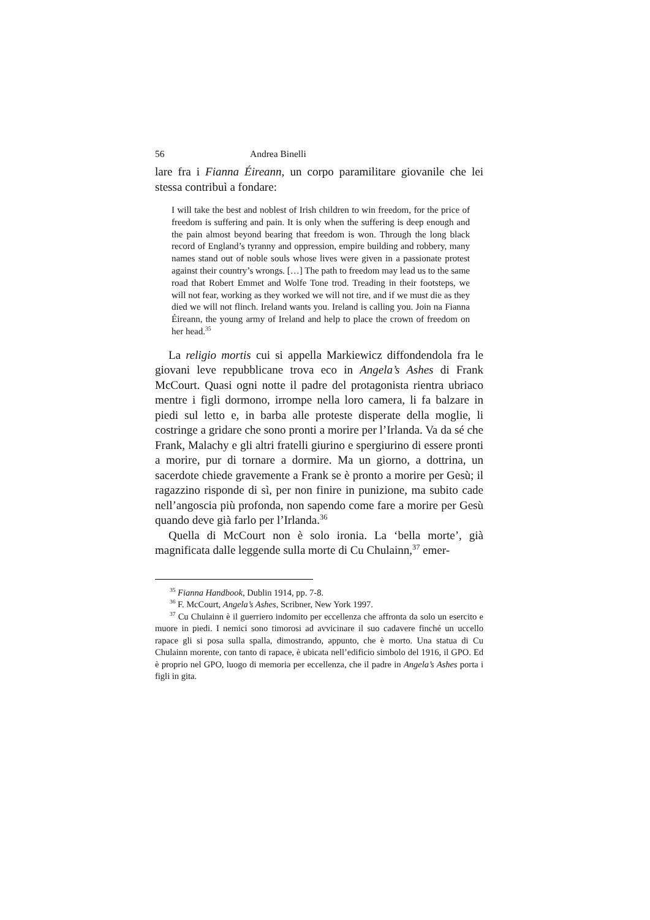56 Andrea Binelli
lare fra i Fianna Éireann, un corpo paramilitare giovanile che lei stessa contribuì a fondare:
I will take the best and noblest of Irish children to win freedom, for the price of freedom is suffering and pain. It is only when the suffering is deep enough and the pain almost beyond bearing that freedom is won. Through the long black record of England’s tyranny and oppression, empire building and robbery, many names stand out of noble souls whose lives were given in a passionate protest against their country’s wrongs. […] The path to freedom may lead us to the same road that Robert Emmet and Wolfe Tone trod. Treading in their footsteps, we will not fear, working as they worked we will not tire, and if we must die as they died we will not flinch. Ireland wants you. Ireland is calling you. Join na Fianna Éireann, the young army of Ireland and help to place the crown of freedom on her head.<sup>35</sup>
La religio mortis cui si appella Markiewicz diffondendola fra le giovani leve repubblicane trova eco in Angela’s Ashes di Frank McCourt. Quasi ogni notte il padre del protagonista rientra ubriaco mentre i figli dormono, irrompe nella loro camera, li fa balzare in piedi sul letto e, in barba alle proteste disperate della moglie, li costringe a gridare che sono pronti a morire per l’Irlanda. Va da sé che Frank, Malachy e gli altri fratelli giurino e spergiurino di essere pronti a morire, pur di tornare a dormire. Ma un giorno, a dottrina, un sacerdote chiede gravemente a Frank se è pronto a morire per Gesù; il ragazzino risponde di sì, per non finire in punizione, ma subito cade nell’angoscia più profonda, non sapendo come fare a morire per Gesù quando deve già farlo per l’Irlanda.<sup>36</sup>
Quella di McCourt non è solo ironia. La ‘bella morte’, già magnificata dalle leggende sulla morte di Cu Chulainn,<sup>37</sup> emer-
<sup>35</sup> Fianna Handbook, Dublin 1914, pp. 7-8.
<sup>36</sup> F. McCourt, Angela’s Ashes, Scribner, New York 1997.
<sup>37</sup> Cu Chulainn è il guerriero indomito per eccellenza che affronta da solo un esercito e muore in piedi. I nemici sono timorosi ad avvicinare il suo cadavere finché un uccello rapace gli si posa sulla spalla, dimostrando, appunto, che è morto. Una statua di Cu Chulainn morente, con tanto di rapace, è ubicata nell’edificio simbolo del 1916, il GPO. Ed è proprio nel GPO, luogo di memoria per eccellenza, che il padre in Angela’s Ashes porta i figli in gita.